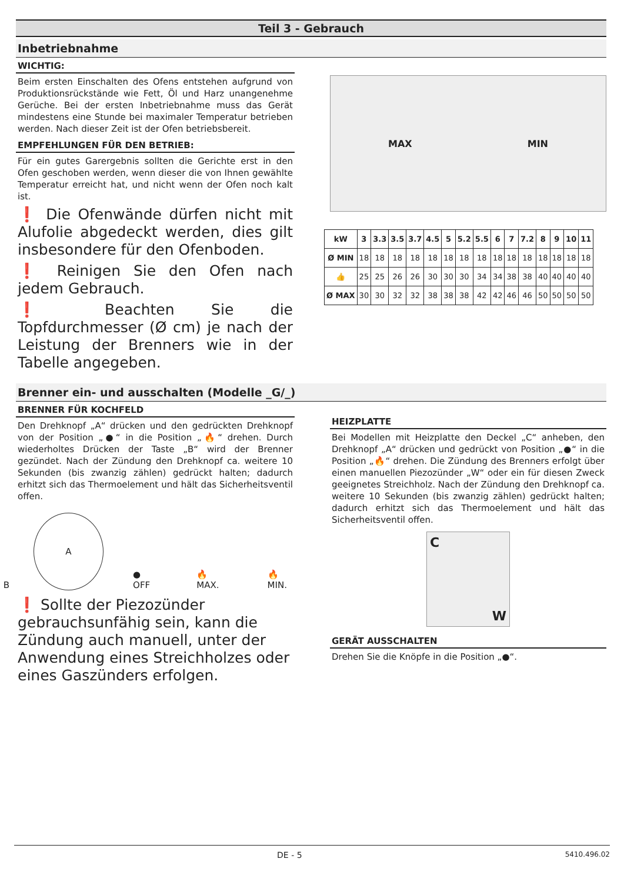Teil 3 - Gebrauch
Inbetriebnahme
WICHTIG:
Beim ersten Einschalten des Ofens entstehen aufgrund von Produktionsrückstände wie Fett, Öl und Harz unangenehme Gerüche. Bei der ersten Inbetriebnahme muss das Gerät mindestens eine Stunde bei maximaler Temperatur betrieben werden. Nach dieser Zeit ist der Ofen betriebsbereit.
EMPFEHLUNGEN FÜR DEN BETRIEB:
Für ein gutes Garergebnis sollten die Gerichte erst in den Ofen geschoben werden, wenn dieser die von Ihnen gewählte Temperatur erreicht hat, und nicht wenn der Ofen noch kalt ist.
❗ Die Ofenwände dürfen nicht mit Alufolie abgedeckt werden, dies gilt insbesondere für den Ofenboden.
❗ Reinigen Sie den Ofen nach jedem Gebrauch.
❗ Beachten Sie die Topfdurchmesser (Ø cm) je nach der Leistung der Brenners wie in der Tabelle angegeben.
MAX MIN
| kW | 3 | 3.3 | 3.5 | 3.7 | 4.5 | 5 | 5.2 | 5.5 | 6 | 7 | 7.2 | 8 | 9 | 10 | 11 |
| --- | --- | --- | --- | --- | --- | --- | --- | --- | --- | --- | --- | --- | --- | --- | --- |
| Ø MIN | 18 | 18 | 18 | 18 | 18 | 18 | 18 | 18 | 18 | 18 | 18 | 18 | 18 | 18 | 18 |
| 👍 | 25 | 25 | 26 | 26 | 30 | 30 | 30 | 34 | 34 | 38 | 38 | 40 | 40 | 40 | 40 |
| Ø MAX | 30 | 30 | 32 | 32 | 38 | 38 | 38 | 42 | 42 | 46 | 46 | 50 | 50 | 50 | 50 |
Brenner ein- und ausschalten (Modelle _G/_)
BRENNER FÜR KOCHFELD
Den Drehknopf „A“ drücken und den gedrückten Drehknopf von der Position „●“ in die Position „🔥“ drehen. Durch wiederholtes Drücken der Taste „B“ wird der Brenner gezündet. Nach der Zündung den Drehknopf ca. weitere 10 Sekunden (bis zwanzig zählen) gedrückt halten; dadurch erhitzt sich das Thermoelement und hält das Sicherheitsventil offen.
A
B
● OFF 🔥 MAX. 🔥 MIN.
❗ Sollte der Piezozünder gebrauchsunfähig sein, kann die Zündung auch manuell, unter der Anwendung eines Streichholzes oder eines Gaszünders erfolgen.
HEIZPLATTE
Bei Modellen mit Heizplatte den Deckel „C“ anheben, den Drehknopf „A“ drücken und gedrückt von Position „●“ in die Position „🔥“ drehen. Die Zündung des Brenners erfolgt über einen manuellen Piezozünder „W“ oder ein für diesen Zweck geeignetes Streichholz. Nach der Zündung den Drehknopf ca. weitere 10 Sekunden (bis zwanzig zählen) gedrückt halten; dadurch erhitzt sich das Thermoelement und hält das Sicherheitsventil offen.
C W
GERÄT AUSSCHALTEN
Drehen Sie die Knöpfe in die Position „●“.
DE - 5 5410.496.02